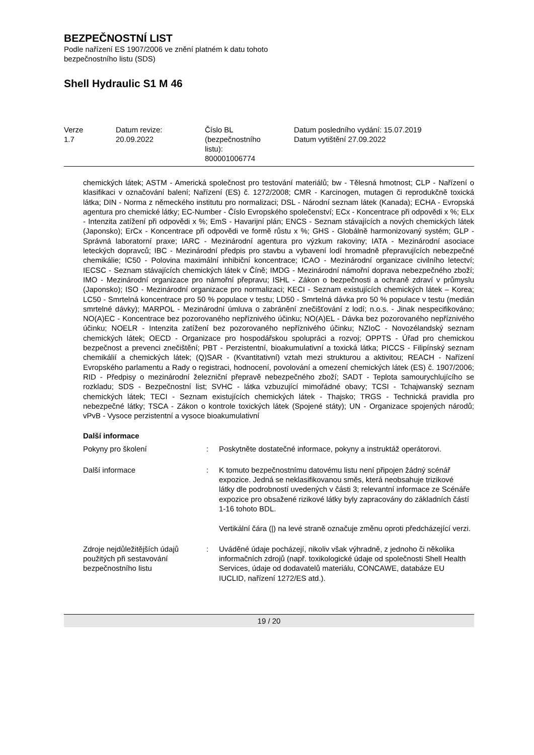BEZPEČNOSTNÍ LIST
Podle nařízení ES 1907/2006 ve znění platném k datu tohoto
bezpečnostního listu (SDS)
Shell Hydraulic S1 M 46
| Verze 1.7 | Datum revize: 20.09.2022 | Číslo BL (bezpečnostního listu): 800001006774 | Datum posledního vydání: 15.07.2019 Datum vytištění 27.09.2022 |
chemických látek; ASTM - Americká společnost pro testování materiálů; bw - Tělesná hmotnost; CLP - Nařízení o klasifikaci v označování balení; Nařízení (ES) č. 1272/2008; CMR - Karcinogen, mutagen či reprodukčně toxická látka; DIN - Norma z německého institutu pro normalizaci; DSL - Národní seznam látek (Kanada); ECHA - Evropská agentura pro chemické látky; EC-Number - Číslo Evropského společenství; ECx - Koncentrace při odpovědi x %; ELx - Intenzita zatížení při odpovědi x %; EmS - Havarijní plán; ENCS - Seznam stávajících a nových chemických látek (Japonsko); ErCx - Koncentrace při odpovědi ve formě růstu x %; GHS - Globálně harmonizovaný systém; GLP - Správná laboratorní praxe; IARC - Mezinárodní agentura pro výzkum rakoviny; IATA - Mezinárodní asociace leteckých dopravců; IBC - Mezinárodní předpis pro stavbu a vybavení lodí hromadně přepravujících nebezpečné chemikálie; IC50 - Polovina maximální inhibiční koncentrace; ICAO - Mezinárodní organizace civilního letectví; IECSC - Seznam stávajících chemických látek v Číně; IMDG - Mezinárodní námořní doprava nebezpečného zboží; IMO - Mezinárodní organizace pro námořní přepravu; ISHL - Zákon o bezpečnosti a ochraně zdraví v průmyslu (Japonsko); ISO - Mezinárodní organizace pro normalizaci; KECI - Seznam existujících chemických látek – Korea; LC50 - Smrtelná koncentrace pro 50 % populace v testu; LD50 - Smrtelná dávka pro 50 % populace v testu (medián smrtelné dávky); MARPOL - Mezinárodní úmluva o zabránění znečišťování z lodí; n.o.s. - Jinak nespecifikováno; NO(A)EC - Koncentrace bez pozorovaného nepříznivého účinku; NO(A)EL - Dávka bez pozorovaného nepříznivého účinku; NOELR - Intenzita zatížení bez pozorovaného nepříznivého účinku; NZIoC - Novozélandský seznam chemických látek; OECD - Organizace pro hospodářskou spolupráci a rozvoj; OPPTS - Úřad pro chemickou bezpečnost a prevenci znečištění; PBT - Perzistentní, bioakumulativní a toxická látka; PICCS - Filipínský seznam chemikálií a chemických látek; (Q)SAR - (Kvantitativní) vztah mezi strukturou a aktivitou; REACH - Nařízení Evropského parlamentu a Rady o registraci, hodnocení, povolování a omezení chemických látek (ES) č. 1907/2006; RID - Předpisy o mezinárodní železniční přepravě nebezpečného zboží; SADT - Teplota samourychlujícího se rozkladu; SDS - Bezpečnostní list; SVHC - látka vzbuzující mimořádné obavy; TCSI - Tchajwanský seznam chemických látek; TECI - Seznam existujících chemických látek - Thajsko; TRGS - Technická pravidla pro nebezpečné látky; TSCA - Zákon o kontrole toxických látek (Spojené státy); UN - Organizace spojených národů; vPvB - Vysoce perzistentní a vysoce bioakumulativní
Další informace
| Pokyny pro školení | : | Poskytněte dostatečné informace, pokyny a instruktáž operátorovi. |
| Další informace | : | K tomuto bezpečnostnímu datovému listu není připojen žádný scénář expozice. Jedná se neklasifikovanou směs, která neobsahuje trizikové látky dle podrobností uvedených v části 3; relevantní informace ze Scénáře expozice pro obsažené rizikové látky byly zapracovány do základních částí 1-16 tohoto BDL. Vertikální čára (/) na levé straně označuje změnu oproti předcházející verzi. |
| Zdroje nejdůležitějších údajů použitých při sestavování bezpečnostního listu | : | Uváděné údaje pocházejí, nikoliv však výhradně, z jednoho či několika informačních zdrojů (např. toxikologické údaje od společnosti Shell Health Services, údaje od dodavatelů materiálu, CONCAWE, databáze EU IUCLID, nařízení 1272/ES atd.). |
19 / 20